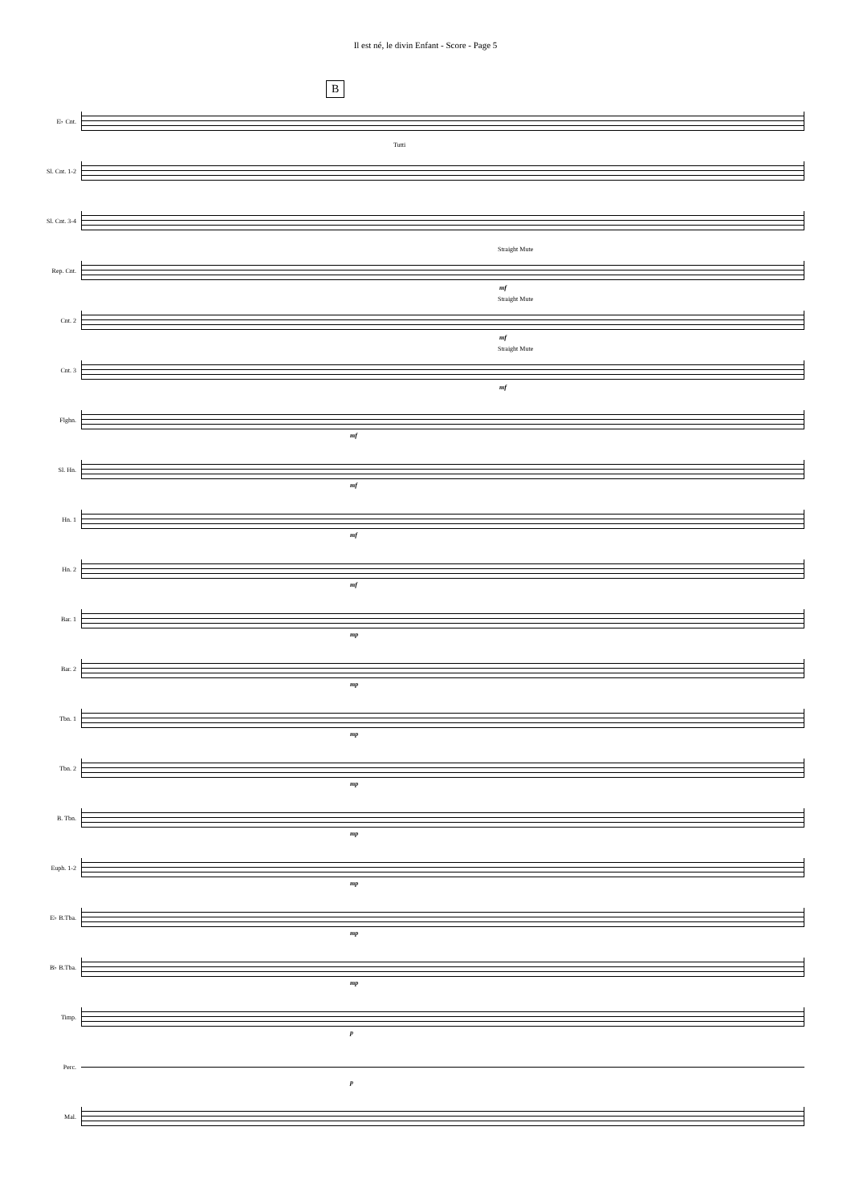Il est né, le divin Enfant - Score - Page 5
B
E♭ Cnt.
Sl. Cnt. 1-2
Tutti
Sl. Cnt. 3-4
Rep. Cnt.
Straight Mute
mf
Cnt. 2
Straight Mute
mf
Cnt. 3
Straight Mute
mf
Flghn.
mf
Sl. Hn.
mf
Hn. 1
mf
Hn. 2
mf
Bar. 1
mp
Bar. 2
mp
Tbn. 1
mp
Tbn. 2
mp
B. Tbn.
mp
Euph. 1-2
mp
E♭ B.Tba.
mp
B♭ B.Tba.
mp
Timp.
p
Perc.
p
Mal.